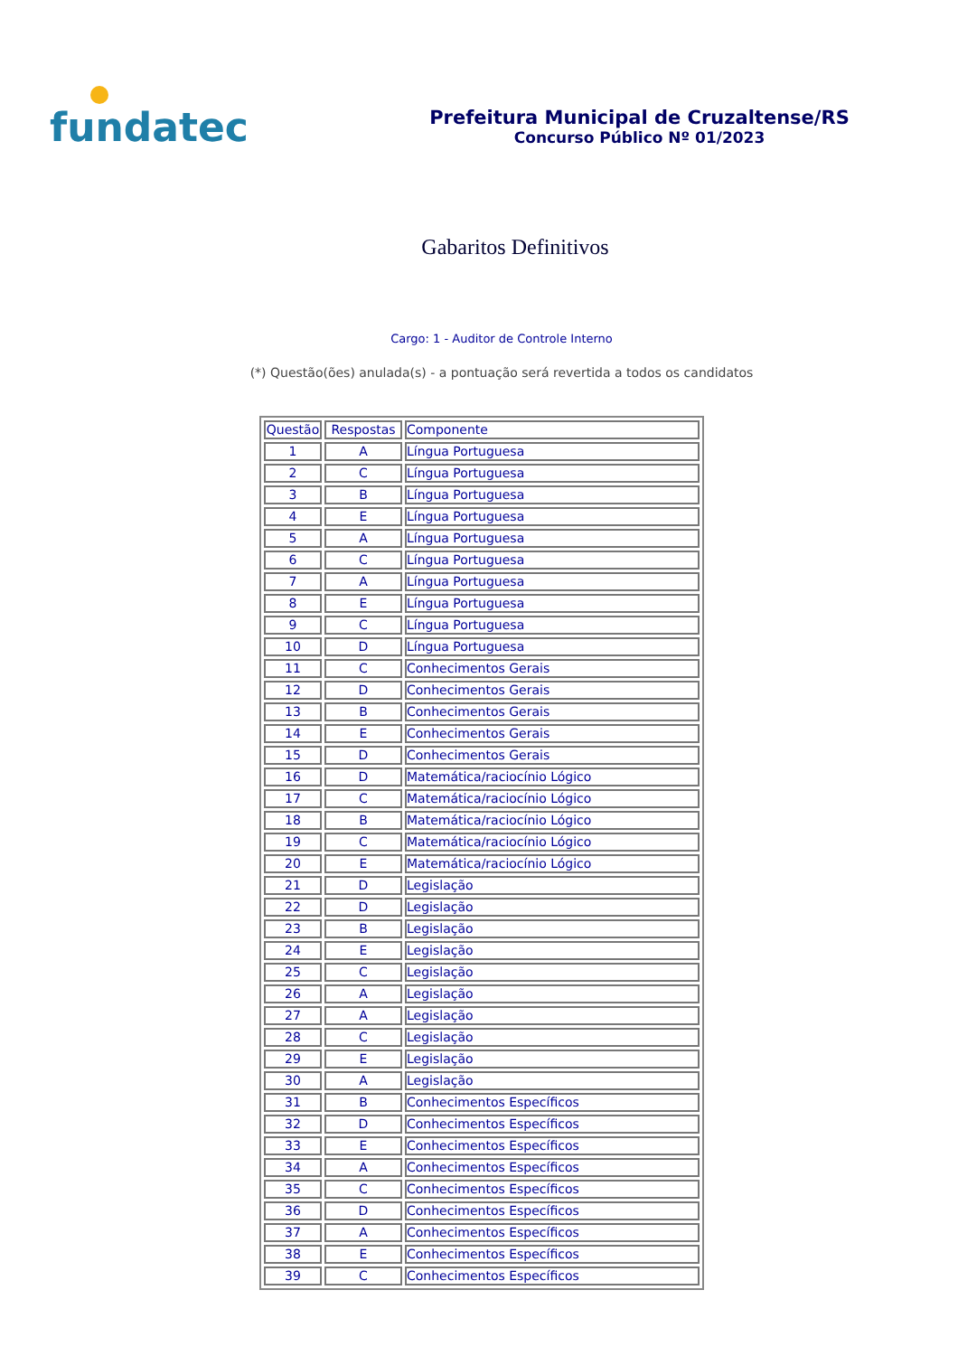fundatec
Prefeitura Municipal de Cruzaltense/RS
Concurso Público Nº 01/2023
Gabaritos Definitivos
Cargo: 1 - Auditor de Controle Interno
(*) Questão(ões) anulada(s) - a pontuação será revertida a todos os candidatos
| Questão | Respostas | Componente |
| 1 | A | Língua Portuguesa |
| 2 | C | Língua Portuguesa |
| 3 | B | Língua Portuguesa |
| 4 | E | Língua Portuguesa |
| 5 | A | Língua Portuguesa |
| 6 | C | Língua Portuguesa |
| 7 | A | Língua Portuguesa |
| 8 | E | Língua Portuguesa |
| 9 | C | Língua Portuguesa |
| 10 | D | Língua Portuguesa |
| 11 | C | Conhecimentos Gerais |
| 12 | D | Conhecimentos Gerais |
| 13 | B | Conhecimentos Gerais |
| 14 | E | Conhecimentos Gerais |
| 15 | D | Conhecimentos Gerais |
| 16 | D | Matemática/raciocínio Lógico |
| 17 | C | Matemática/raciocínio Lógico |
| 18 | B | Matemática/raciocínio Lógico |
| 19 | C | Matemática/raciocínio Lógico |
| 20 | E | Matemática/raciocínio Lógico |
| 21 | D | Legislação |
| 22 | D | Legislação |
| 23 | B | Legislação |
| 24 | E | Legislação |
| 25 | C | Legislação |
| 26 | A | Legislação |
| 27 | A | Legislação |
| 28 | C | Legislação |
| 29 | E | Legislação |
| 30 | A | Legislação |
| 31 | B | Conhecimentos Específicos |
| 32 | D | Conhecimentos Específicos |
| 33 | E | Conhecimentos Específicos |
| 34 | A | Conhecimentos Específicos |
| 35 | C | Conhecimentos Específicos |
| 36 | D | Conhecimentos Específicos |
| 37 | A | Conhecimentos Específicos |
| 38 | E | Conhecimentos Específicos |
| 39 | C | Conhecimentos Específicos |